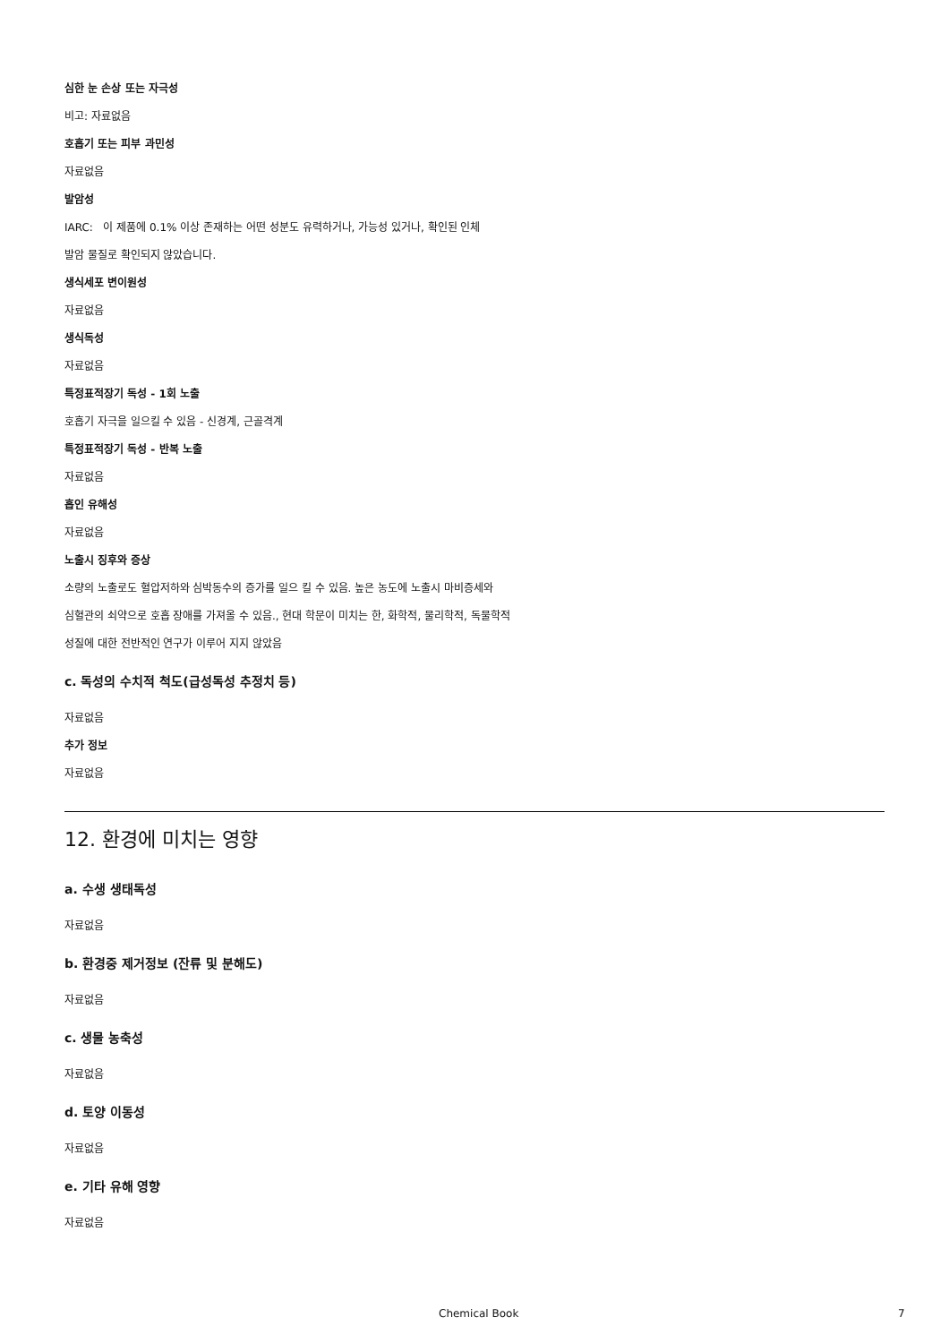심한 눈 손상 또는 자극성
비고: 자료없음
호흡기 또는 피부 과민성
자료없음
발암성
IARC: 이 제품에 0.1% 이상 존재하는 어떤 성분도 유력하거나, 가능성 있거나, 확인된 인체
발암 물질로 확인되지 않았습니다.
생식세포 변이원성
자료없음
생식독성
자료없음
특정표적장기 독성 - 1회 노출
호흡기 자극을 일으킬 수 있음 - 신경계, 근골격계
특정표적장기 독성 - 반복 노출
자료없음
흡인 유해성
자료없음
노출시 징후와 증상
소량의 노출로도 혈압저하와 심박동수의 증가를 일으 킬 수 있음. 높은 농도에 노출시 마비증세와
심혈관의 쇠약으로 호흡 장애를 가져올 수 있음., 현대 학문이 미치는 한, 화학적, 물리학적, 독물학적
성질에 대한 전반적인 연구가 이루어 지지 않았음
c. 독성의 수치적 척도(급성독성 추정치 등)
자료없음
추가 정보
자료없음
12. 환경에 미치는 영향
a. 수생 생태독성
자료없음
b. 환경중 제거정보 (잔류 및 분해도)
자료없음
c. 생물 농축성
자료없음
d. 토양 이동성
자료없음
e. 기타 유해 영향
자료없음
Chemical Book 7